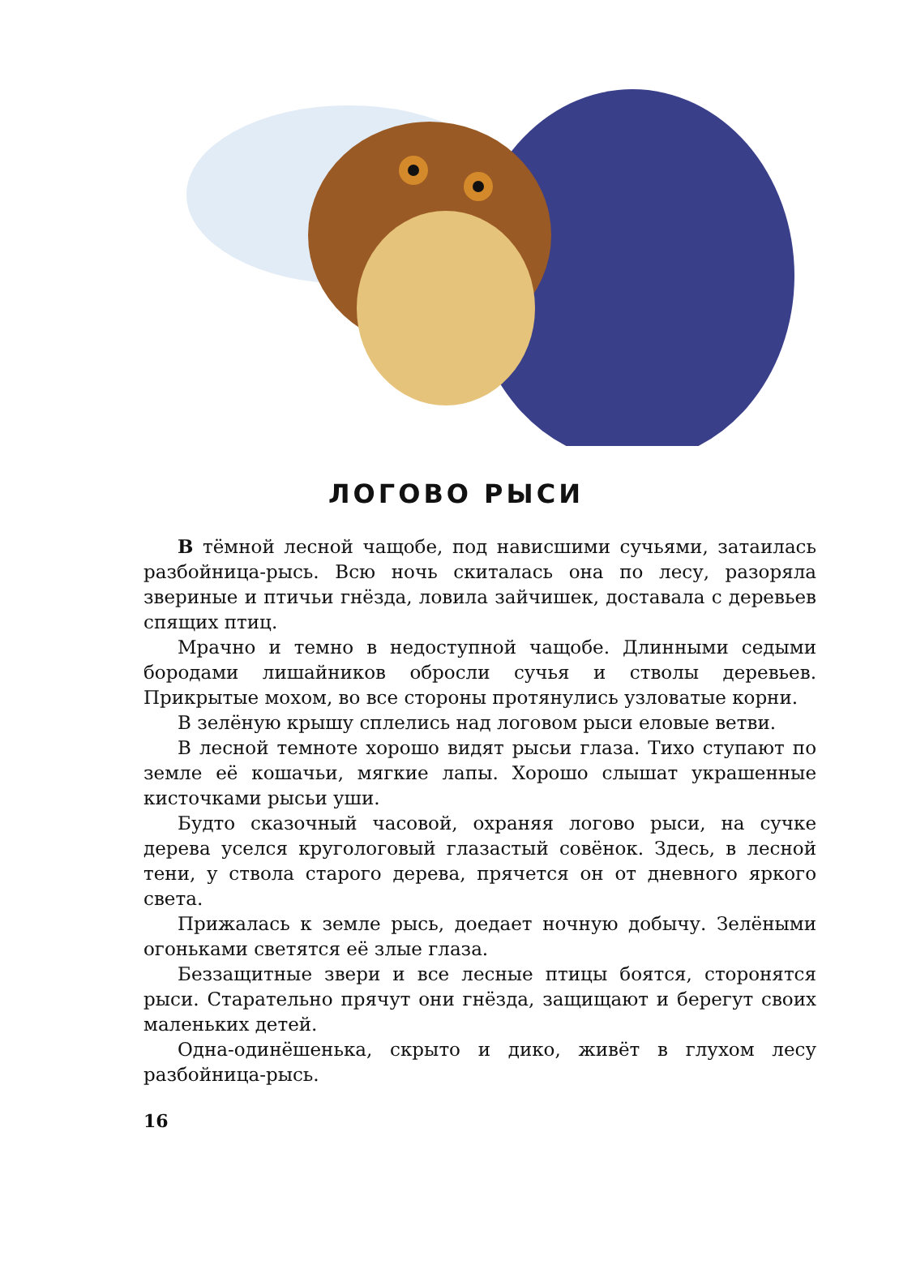ЛОГОВО РЫСИ
В тёмной лесной чащобе, под нависшими сучьями, затаилась разбойница-рысь. Всю ночь скиталась она по лесу, разоряла звериные и птичьи гнёзда, ловила зайчишек, доставала с деревьев спящих птиц.
Мрачно и темно в недоступной чащобе. Длинными седыми бородами лишайников обросли сучья и стволы деревьев. Прикрытые мохом, во все стороны протянулись узловатые корни.
В зелёную крышу сплелись над логовом рыси еловые ветви.
В лесной темноте хорошо видят рысьи глаза. Тихо ступают по земле её кошачьи, мягкие лапы. Хорошо слышат украшенные кисточками рысьи уши.
Будто сказочный часовой, охраняя логово рыси, на сучке дерева уселся кругологовый глазастый совёнок. Здесь, в лесной тени, у ствола старого дерева, прячется он от дневного яркого света.
Прижалась к земле рысь, доедает ночную добычу. Зелёными огоньками светятся её злые глаза.
Беззащитные звери и все лесные птицы боятся, сторонятся рыси. Старательно прячут они гнёзда, защищают и берегут своих маленьких детей.
Одна-одинёшенька, скрыто и дико, живёт в глухом лесу разбойница-рысь.
16